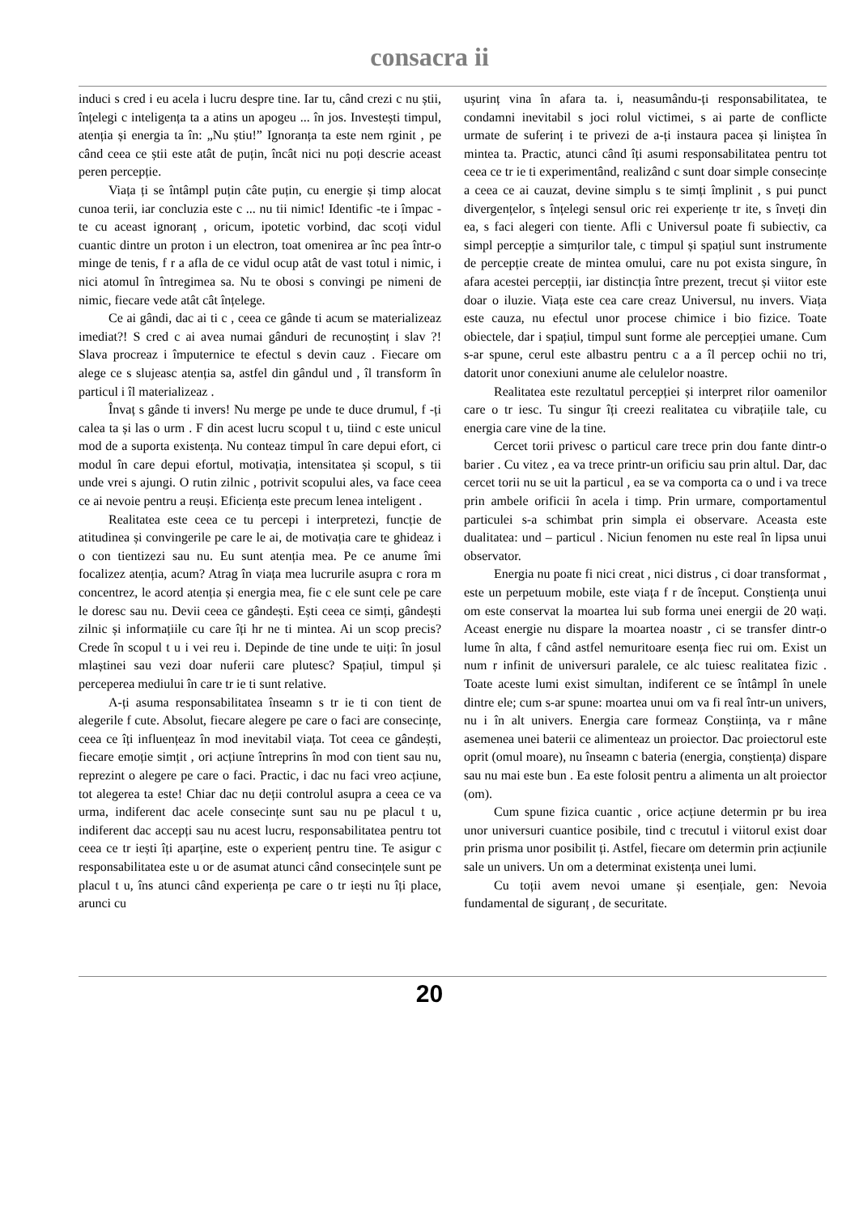consacra ii
induci s cred i eu acela i lucru despre tine. Iar tu, când crezi c nu știi, înțelegi c inteligența ta a atins un apogeu ... în jos. Investești timpul, atenția și energia ta în: „Nu știu!” Ignoranța ta este nem rginit , pe când ceea ce știi este atât de puțin, încât nici nu poți descrie aceast peren percepție.
Viața ți se întâmpl puțin câte puțin, cu energie și timp alocat cunoa terii, iar concluzia este c ... nu tii nimic! Identific -te i împac -te cu aceast ignoranț , oricum, ipotetic vorbind, dac scoți vidul cuantic dintre un proton i un electron, toat omenirea ar înc pea într-o minge de tenis, f r a afla de ce vidul ocup atât de vast totul i nimic, i nici atomul în întregimea sa. Nu te obosi s convingi pe nimeni de nimic, fiecare vede atât cât înțelege.
Ce ai gândi, dac ai ti c , ceea ce gânde ti acum se materializeaz imediat?! S cred c ai avea numai gânduri de recunoștinț i slav ?! Slava procreaz i împuternice te efectul s devin cauz . Fiecare om alege ce s slujeasc atenția sa, astfel din gândul und , îl transform în particul i îl materializeaz .
Învaț s gânde ti invers! Nu merge pe unde te duce drumul, f -ți calea ta și las o urm . F din acest lucru scopul t u, tiind c este unicul mod de a suporta existența. Nu conteaz timpul în care depui efort, ci modul în care depui efortul, motivația, intensitatea și scopul, s tii unde vrei s ajungi. O rutin zilnic , potrivit scopului ales, va face ceea ce ai nevoie pentru a reuși. Eficiența este precum lenea inteligent .
Realitatea este ceea ce tu percepi i interpretezi, funcție de atitudinea și convingerile pe care le ai, de motivația care te ghideaz i o con tientizezi sau nu. Eu sunt atenția mea. Pe ce anume îmi focalizez atenția, acum? Atrag în viața mea lucrurile asupra c rora m concentrez, le acord atenția și energia mea, fie c ele sunt cele pe care le doresc sau nu. Devii ceea ce gândești. Ești ceea ce simți, gândești zilnic și informațiile cu care îți hr ne ti mintea. Ai un scop precis? Crede în scopul t u i vei reu i. Depinde de tine unde te uiți: în josul mlaștinei sau vezi doar nuferii care plutesc? Spațiul, timpul și perceperea mediului în care tr ie ti sunt relative.
A-ți asuma responsabilitatea înseamn s tr ie ti con tient de alegerile f cute. Absolut, fiecare alegere pe care o faci are consecințe, ceea ce îți influențeaz în mod inevitabil viața. Tot ceea ce gândești, fiecare emoție simțit , ori acțiune întreprins în mod con tient sau nu, reprezint o alegere pe care o faci. Practic, i dac nu faci vreo acțiune, tot alegerea ta este! Chiar dac nu deții controlul asupra a ceea ce va urma, indiferent dac acele consecințe sunt sau nu pe placul t u, indiferent dac accepți sau nu acest lucru, responsabilitatea pentru tot ceea ce tr iești îți aparține, este o experienț pentru tine. Te asigur c responsabilitatea este u or de asumat atunci când consecințele sunt pe placul t u, îns atunci când experiența pe care o tr iești nu îți place, arunci cu
ușurinț vina în afara ta. i, neasumându-ți responsabilitatea, te condamni inevitabil s joci rolul victimei, s ai parte de conflicte urmate de suferinț i te privezi de a-ți instaura pacea și liniștea în mintea ta. Practic, atunci când îți asumi responsabilitatea pentru tot ceea ce tr ie ti experimentând, realizând c sunt doar simple consecințe a ceea ce ai cauzat, devine simplu s te simți împlinit , s pui punct divergențelor, s înțelegi sensul oric rei experiențe tr ite, s înveți din ea, s faci alegeri con tiente. Afli c Universul poate fi subiectiv, ca simpl percepție a simțurilor tale, c timpul și spațiul sunt instrumente de percepție create de mintea omului, care nu pot exista singure, în afara acestei percepții, iar distincția între prezent, trecut și viitor este doar o iluzie. Viața este cea care creaz Universul, nu invers. Viața este cauza, nu efectul unor procese chimice i bio fizice. Toate obiectele, dar i spațiul, timpul sunt forme ale percepției umane. Cum s-ar spune, cerul este albastru pentru c a a îl percep ochii no tri, datorit unor conexiuni anume ale celulelor noastre.
Realitatea este rezultatul percepției și interpret rilor oamenilor care o tr iesc. Tu singur îți creezi realitatea cu vibrațiile tale, cu energia care vine de la tine.
Cercet torii privesc o particul care trece prin dou fante dintr-o barier . Cu vitez , ea va trece printr-un orificiu sau prin altul. Dar, dac cercet torii nu se uit la particul , ea se va comporta ca o und i va trece prin ambele orificii în acela i timp. Prin urmare, comportamentul particulei s-a schimbat prin simpla ei observare. Aceasta este dualitatea: und – particul . Niciun fenomen nu este real în lipsa unui observator.
Energia nu poate fi nici creat , nici distrus , ci doar transformat , este un perpetuum mobile, este viața f r de început. Conștiența unui om este conservat la moartea lui sub forma unei energii de 20 wați. Aceast energie nu dispare la moartea noastr , ci se transfer dintr-o lume în alta, f când astfel nemuritoare esența fiec rui om. Exist un num r infinit de universuri paralele, ce alc tuiesc realitatea fizic . Toate aceste lumi exist simultan, indiferent ce se întâmpl în unele dintre ele; cum s-ar spune: moartea unui om va fi real într-un univers, nu i în alt univers. Energia care formeaz Conștiința, va r mâne asemenea unei baterii ce alimenteaz un proiector. Dac proiectorul este oprit (omul moare), nu înseamn c bateria (energia, conștiența) dispare sau nu mai este bun . Ea este folosit pentru a alimenta un alt proiector (om).
Cum spune fizica cuantic , orice acțiune determin pr bu irea unor universuri cuantice posibile, tind c trecutul i viitorul exist doar prin prisma unor posibilit ți. Astfel, fiecare om determin prin acțiunile sale un univers. Un om a determinat existența unei lumi.
Cu toții avem nevoi umane și esențiale, gen: Nevoia fundamental de siguranț , de securitate.
20